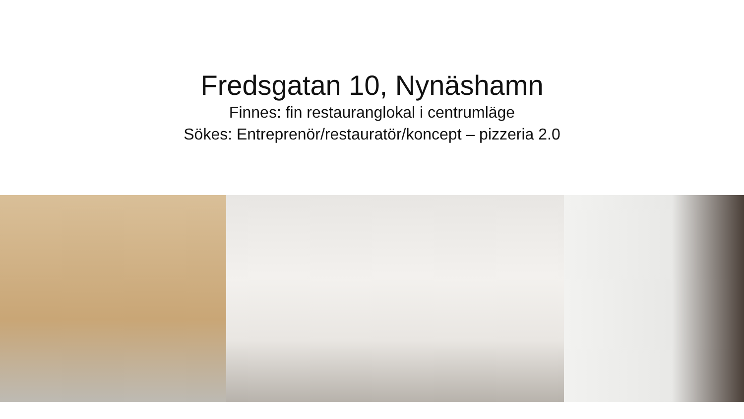Fredsgatan 10, Nynäshamn
Finnes: fin restauranglokal i centrumläge
Sökes: Entreprenör/restauratör/koncept – pizzeria 2.0